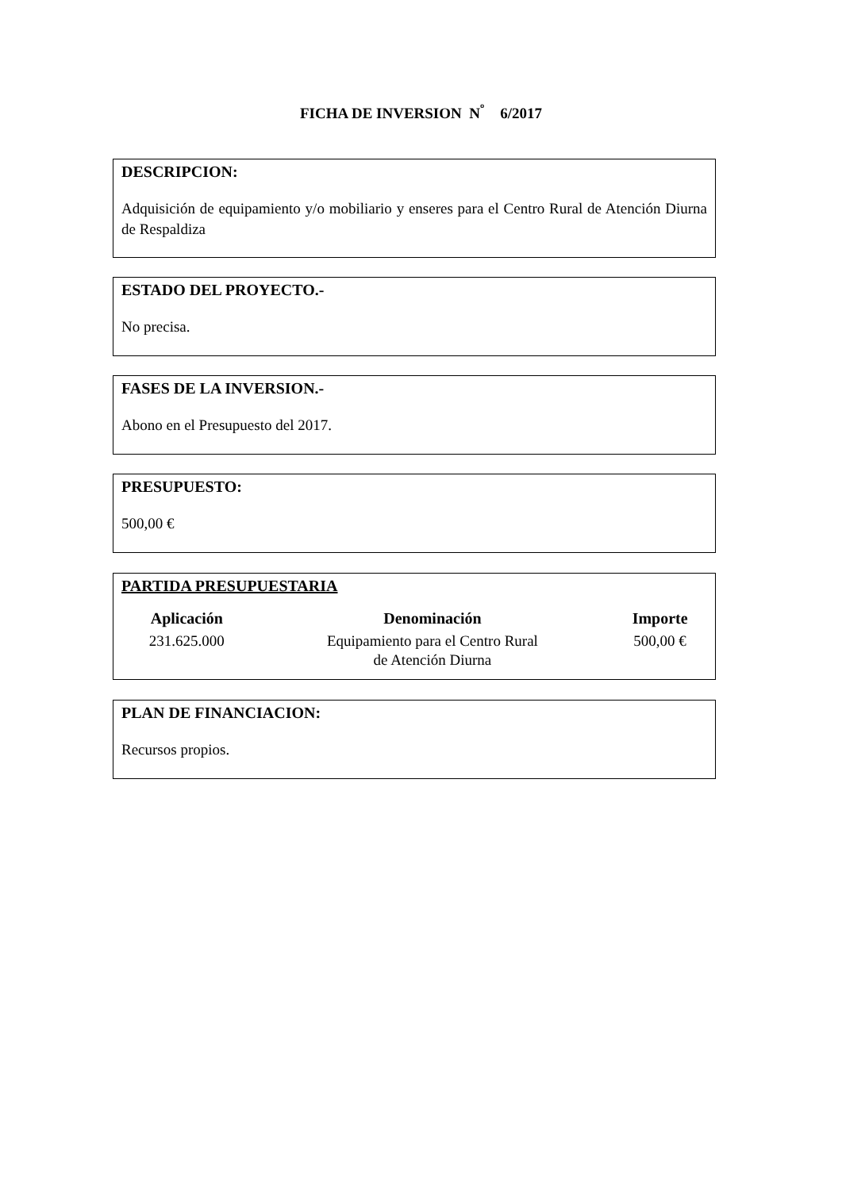FICHA DE INVERSION N<sup>º</sup> 6/2017
DESCRIPCION:
Adquisición de equipamiento y/o mobiliario y enseres para el Centro Rural de Atención Diurna de Respaldiza
ESTADO DEL PROYECTO.-
No precisa.
FASES DE LA INVERSION.-
Abono en el Presupuesto del 2017.
PRESUPUESTO:
500,00 €
PARTIDA PRESUPUESTARIA
| Aplicación | Denominación | Importe |
| --- | --- | --- |
| 231.625.000 | Equipamiento para el Centro Rural de Atención Diurna | 500,00 € |
PLAN DE FINANCIACION:
Recursos propios.